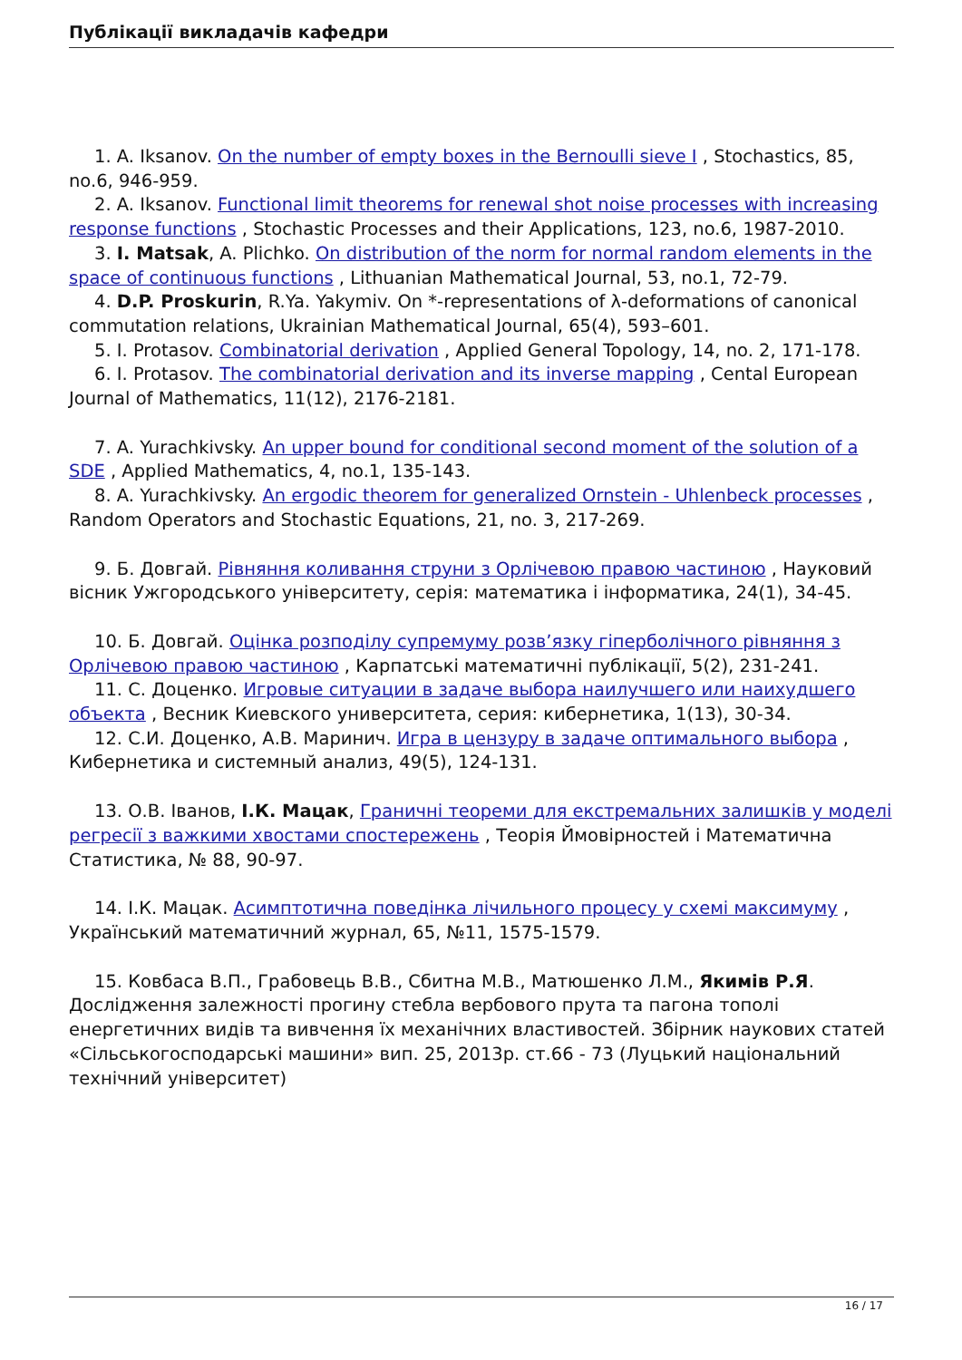Публікації викладачів кафедри
1. A. Iksanov. On the number of empty boxes in the Bernoulli sieve I , Stochastics, 85, no.6, 946-959.
2. A. Iksanov. Functional limit theorems for renewal shot noise processes with increasing response functions , Stochastic Processes and their Applications, 123, no.6, 1987-2010.
3. I. Matsak, A. Plichko. On distribution of the norm for normal random elements in the space of continuous functions , Lithuanian Mathematical Journal, 53, no.1, 72-79.
4. D.P. Proskurin, R.Ya. Yakymiv. On *-representations of λ-deformations of canonical commutation relations, Ukrainian Mathematical Journal, 65(4), 593–601.
5. I. Protasov. Combinatorial derivation , Applied General Topology, 14, no. 2, 171-178.
6. I. Protasov. The combinatorial derivation and its inverse mapping , Cental European Journal of Mathematics, 11(12), 2176-2181.
7. A. Yurachkivsky. An upper bound for conditional second moment of the solution of a SDE , Applied Mathematics, 4, no.1, 135-143.
8. A. Yurachkivsky. An ergodic theorem for generalized Ornstein - Uhlenbeck processes , Random Operators and Stochastic Equations, 21, no. 3, 217-269.
9. Б. Довгай. Рівняння коливання струни з Орлічевою правою частиною , Науковий вісник Ужгородського університету, серія: математика і інформатика, 24(1), 34-45.
10. Б. Довгай. Оцінка розподілу супремуму розв’язку гіперболічного рівняння з Орлічевою правою частиною , Карпатські математичні публікації, 5(2), 231-241.
11. С. Доценко. Игровые ситуации в задаче выбора наилучшего или наихудшего объекта , Весник Киевского университета, серия: кибернетика, 1(13), 30-34.
12. С.И. Доценко, А.В. Маринич. Игра в цензуру в задаче оптимального выбора , Кибернетика и системный анализ, 49(5), 124-131.
13. О.В. Іванов, І.К. Мацак, Граничні теореми для екстремальних залишків у моделі регресії з важкими хвостами спостережень , Теорія Ймовірностей і Математична Статистика, № 88, 90-97.
14. І.К. Мацак. Асимптотична поведінка лічильного процесу у схемі максимуму , Український математичний журнал, 65, №11, 1575-1579.
15. Ковбаса В.П., Грабовець В.В., Сбитна М.В., Матюшенко Л.М., Якимів Р.Я. Дослідження залежності прогину стебла вербового прута та пагона тополі енергетичних видів та вивчення їх механічних властивостей. Збірник наукових статей «Сільськогосподарські машини» вип. 25, 2013р. ст.66 - 73 (Луцький національний технічний університет)
16 / 17